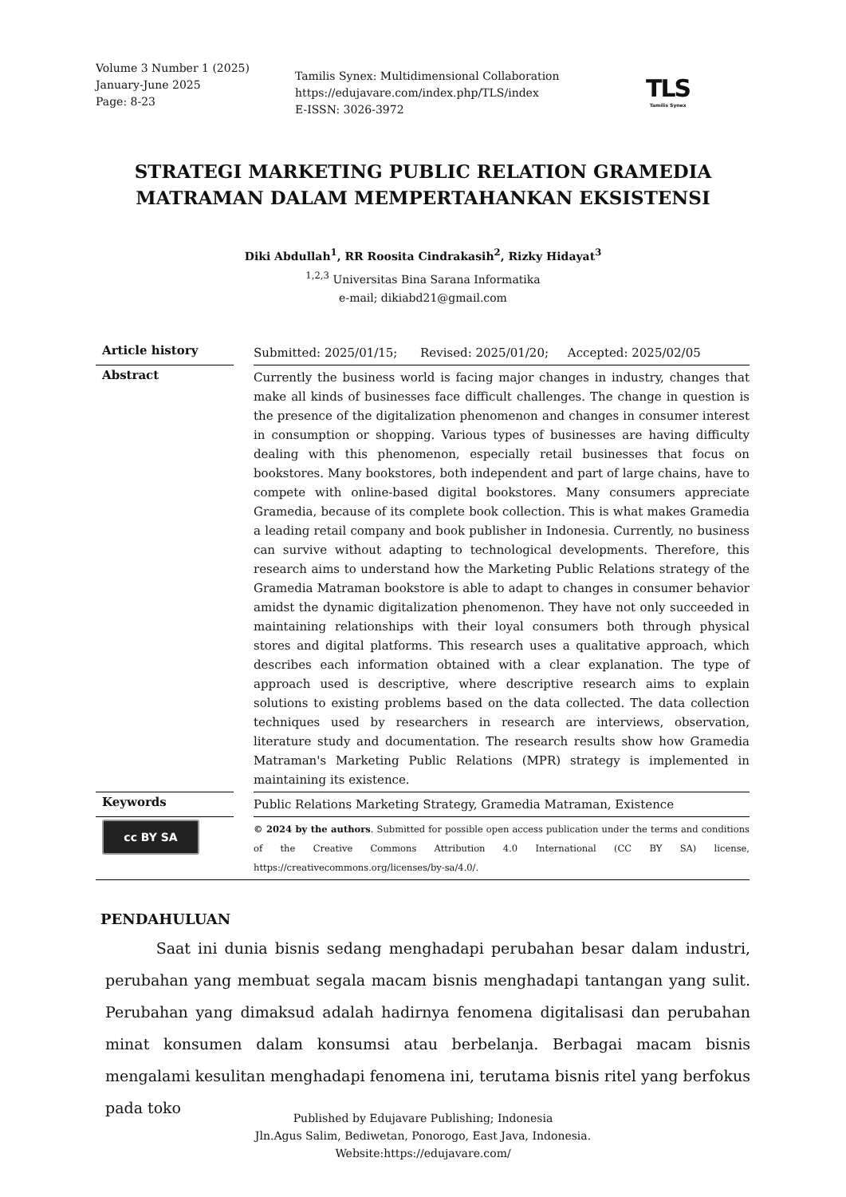Volume 3 Number 1 (2025)
January-June 2025
Page: 8-23
Tamilis Synex: Multidimensional Collaboration
https://edujavare.com/index.php/TLS/index
E-ISSN: 3026-3972
TLS
Tamilis Synex
STRATEGI MARKETING PUBLIC RELATION GRAMEDIA MATRAMAN DALAM MEMPERTAHANKAN EKSISTENSI
Diki Abdullah<sup>1</sup>, RR Roosita Cindrakasih<sup>2</sup>, Rizky Hidayat<sup>3</sup>
<sup>1,2,3</sup> Universitas Bina Sarana Informatika
e-mail; dikiabd21@gmail.com
| Article history | | Submitted: 2025/01/15; Revised: 2025/01/20; Accepted: 2025/02/05 |
| Abstract | | Currently the business world is facing major changes in industry, changes that make all kinds of businesses face difficult challenges. The change in question is the presence of the digitalization phenomenon and changes in consumer interest in consumption or shopping. Various types of businesses are having difficulty dealing with this phenomenon, especially retail businesses that focus on bookstores. Many bookstores, both independent and part of large chains, have to compete with online-based digital bookstores. Many consumers appreciate Gramedia, because of its complete book collection. This is what makes Gramedia a leading retail company and book publisher in Indonesia. Currently, no business can survive without adapting to technological developments. Therefore, this research aims to understand how the Marketing Public Relations strategy of the Gramedia Matraman bookstore is able to adapt to changes in consumer behavior amidst the dynamic digitalization phenomenon. They have not only succeeded in maintaining relationships with their loyal consumers both through physical stores and digital platforms. This research uses a qualitative approach, which describes each information obtained with a clear explanation. The type of approach used is descriptive, where descriptive research aims to explain solutions to existing problems based on the data collected. The data collection techniques used by researchers in research are interviews, observation, literature study and documentation. The research results show how Gramedia Matraman's Marketing Public Relations (MPR) strategy is implemented in maintaining its existence. |
| Keywords | | Public Relations Marketing Strategy, Gramedia Matraman, Existence |
| cc BY SA | | © 2024 by the authors . Submitted for possible open access publication under the terms and conditions of the Creative Commons Attribution 4.0 International (CC BY SA) license, https://creativecommons.org/licenses/by-sa/4.0/. |
PENDAHULUAN
Saat ini dunia bisnis sedang menghadapi perubahan besar dalam industri, perubahan yang membuat segala macam bisnis menghadapi tantangan yang sulit. Perubahan yang dimaksud adalah hadirnya fenomena digitalisasi dan perubahan minat konsumen dalam konsumsi atau berbelanja. Berbagai macam bisnis mengalami kesulitan menghadapi fenomena ini, terutama bisnis ritel yang berfokus pada toko
Published by Edujavare Publishing; Indonesia
Jln.Agus Salim, Bediwetan, Ponorogo, East Java, Indonesia.
Website:https://edujavare.com/